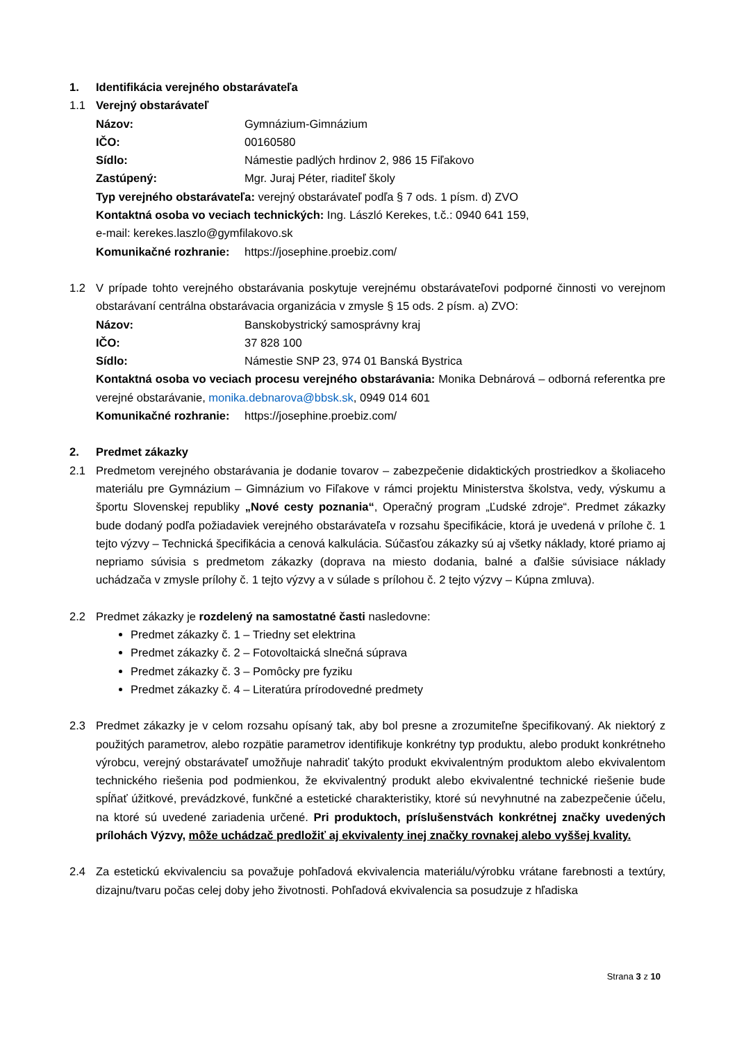1. Identifikácia verejného obstarávateľa
1.1 Verejný obstarávateľ
Názov: Gymnázium-Gimnázium
IČO: 00160580
Sídlo: Námestie padlých hrdinov 2, 986 15 Fiľakovo
Zastúpený: Mgr. Juraj Péter, riaditeľ školy
Typ verejného obstarávateľa: verejný obstarávateľ podľa § 7 ods. 1 písm. d) ZVO
Kontaktná osoba vo veciach technických: Ing. László Kerekes, t.č.: 0940 641 159,
e-mail: kerekes.laszlo@gymfilakovo.sk
Komunikačné rozhranie: https://josephine.proebiz.com/
1.2 V prípade tohto verejného obstarávania poskytuje verejnému obstarávateľovi podporné činnosti vo verejnom obstarávaní centrálna obstarávacia organizácia v zmysle § 15 ods. 2 písm. a) ZVO:
Názov: Banskobystrický samosprávny kraj
IČO: 37 828 100
Sídlo: Námestie SNP 23, 974 01 Banská Bystrica
Kontaktná osoba vo veciach procesu verejného obstarávania: Monika Debnárová – odborná referentka pre verejné obstarávanie, monika.debnarova@bbsk.sk, 0949 014 601
Komunikačné rozhranie: https://josephine.proebiz.com/
2. Predmet zákazky
2.1 Predmetom verejného obstarávania je dodanie tovarov – zabezpečenie didaktických prostriedkov a školiaceho materiálu pre Gymnázium – Gimnázium vo Fiľakove v rámci projektu Ministerstva školstva, vedy, výskumu a športu Slovenskej republiky „Nové cesty poznania“, Operačný program „Ľudské zdroje“. Predmet zákazky bude dodaný podľa požiadaviek verejného obstarávateľa v rozsahu špecifikácie, ktorá je uvedená v prílohe č. 1 tejto výzvy – Technická špecifikácia a cenová kalkulácia. Súčasťou zákazky sú aj všetky náklady, ktoré priamo aj nepriamo súvisia s predmetom zákazky (doprava na miesto dodania, balné a ďalšie súvisiace náklady uchádzača v zmysle prílohy č. 1 tejto výzvy a v súlade s prílohou č. 2 tejto výzvy – Kúpna zmluva).
2.2 Predmet zákazky je rozdelený na samostatné časti nasledovne:
Predmet zákazky č. 1 – Triedny set elektrina
Predmet zákazky č. 2 – Fotovoltaická slnečná súprava
Predmet zákazky č. 3 – Pomôcky pre fyziku
Predmet zákazky č. 4 – Literatúra prírodovedné predmety
2.3 Predmet zákazky je v celom rozsahu opísaný tak, aby bol presne a zrozumiteľne špecifikovaný. Ak niektorý z použitých parametrov, alebo rozpätie parametrov identifikuje konkrétny typ produktu, alebo produkt konkrétneho výrobcu, verejný obstarávateľ umožňuje nahradiť takýto produkt ekvivalentným produktom alebo ekvivalentom technického riešenia pod podmienkou, že ekvivalentný produkt alebo ekvivalentné technické riešenie bude spĺňať úžitkové, prevádzkové, funkčné a estetické charakteristiky, ktoré sú nevyhnutné na zabezpečenie účelu, na ktoré sú uvedené zariadenia určené. Pri produktoch, príslušenstvách konkrétnej značky uvedených prílohách Výzvy, môže uchádzač predložiť aj ekvivalenty inej značky rovnakej alebo vyššej kvality.
2.4 Za estetickú ekvivalenciu sa považuje pohľadová ekvivalencia materiálu/výrobku vrátane farebnosti a textúry, dizajnu/tvaru počas celej doby jeho životnosti. Pohľadová ekvivalencia sa posudzuje z hľadiska
Strana 3 z 10